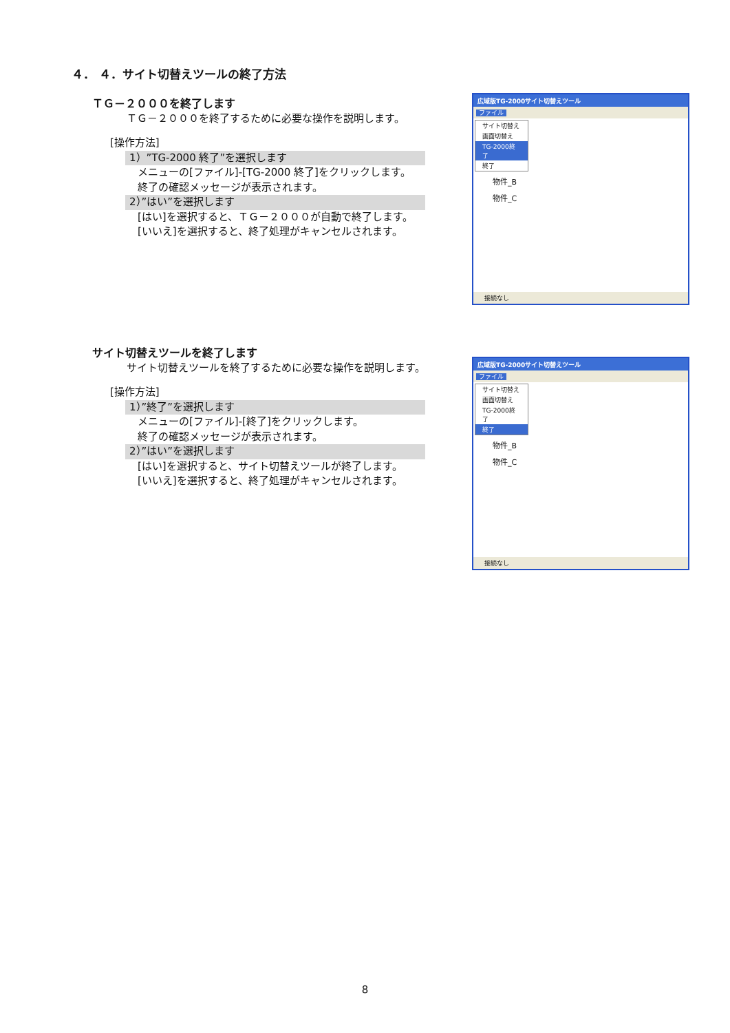４． ４．サイト切替えツールの終了方法
ＴＧ－２０００を終了します
ＴＧ－２０００を終了するために必要な操作を説明します。
[操作方法]
1）”TG-2000 終了”を選択します
メニューの[ファイル]-[TG-2000 終了]をクリックします。
終了の確認メッセージが表示されます。
2）”はい”を選択します
[はい]を選択すると、ＴＧ－２０００が自動で終了します。
[いいえ]を選択すると、終了処理がキャンセルされます。
サイト切替えツールを終了します
サイト切替えツールを終了するために必要な操作を説明します。
[操作方法]
1）”終了”を選択します
メニューの[ファイル]-[終了]をクリックします。
終了の確認メッセージが表示されます。
2）”はい”を選択します
[はい]を選択すると、サイト切替えツールが終了します。
[いいえ]を選択すると、終了処理がキャンセルされます。
広域版TG-2000サイト切替えツール
ファイル
サイト切替え
画面切替え
TG-2000終了
終了
物件_B
物件_C
接続なし
広域版TG-2000サイト切替えツール
ファイル
サイト切替え
画面切替え
TG-2000終了
終了
物件_B
物件_C
接続なし
8